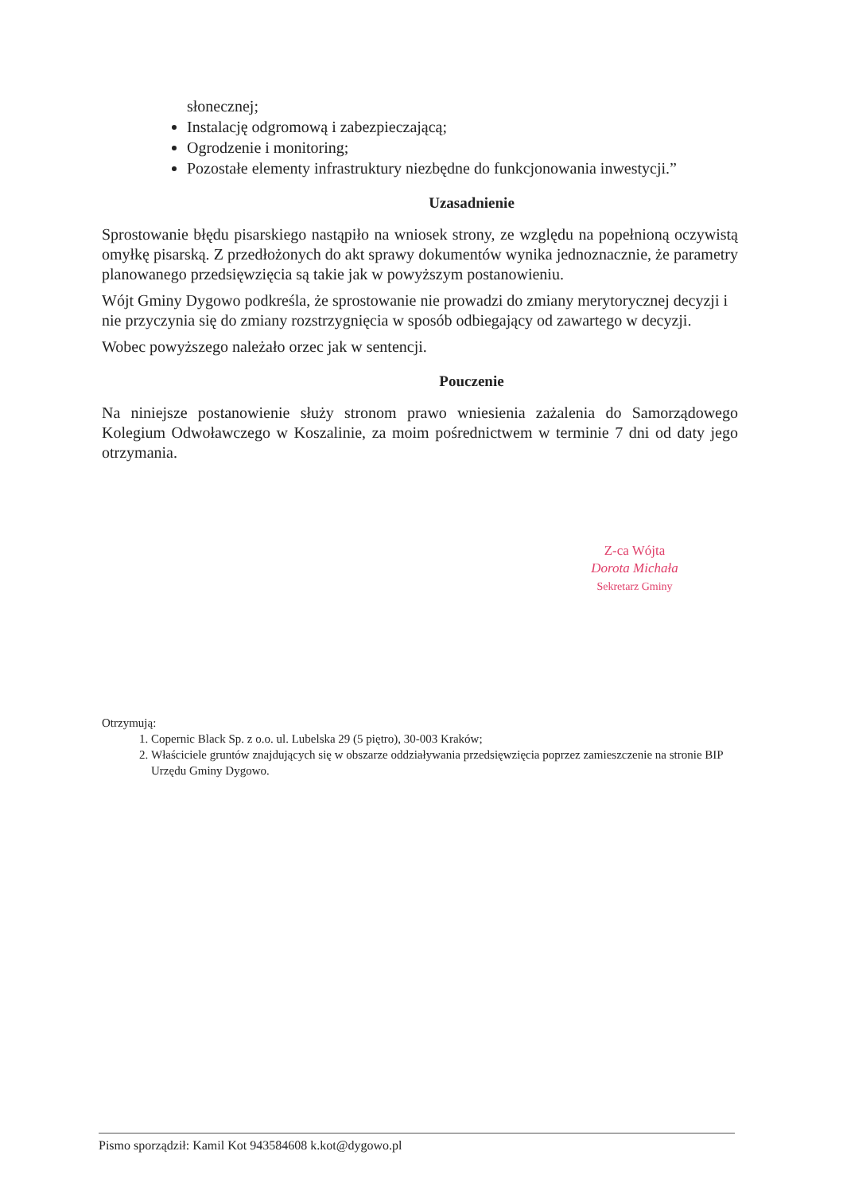słonecznej;
Instalację odgromową i zabezpieczającą;
Ogrodzenie i monitoring;
Pozostałe elementy infrastruktury niezbędne do funkcjonowania inwestycji.”
Uzasadnienie
Sprostowanie błędu pisarskiego nastąpiło na wniosek strony, ze względu na popełnioną oczywistą omyłkę pisarską. Z przedłożonych do akt sprawy dokumentów wynika jednoznacznie, że parametry planowanego przedsięwzięcia są takie jak w powyższym postanowieniu.
Wójt Gminy Dygowo podkreśla, że sprostowanie nie prowadzi do zmiany merytorycznej decyzji i nie przyczynia się do zmiany rozstrzygnięcia w sposób odbiegający od zawartego w decyzji.
Wobec powyższego należało orzec jak w sentencji.
Pouczenie
Na niniejsze postanowienie służy stronom prawo wniesienia zażalenia do Samorządowego Kolegium Odwoławczego w Koszalinie, za moim pośrednictwem w terminie 7 dni od daty jego otrzymania.
Z-ca Wójta
Dorota Michała
Sekretarz Gminy
Otrzymują:
1. Copernic Black Sp. z o.o. ul. Lubelska 29 (5 piętro), 30-003 Kraków;
2. Właściciele gruntów znajdujących się w obszarze oddziaływania przedsięwzięcia poprzez zamieszczenie na stronie BIP Urzędu Gminy Dygowo.
Pismo sporządził: Kamil Kot 943584608 k.kot@dygowo.pl